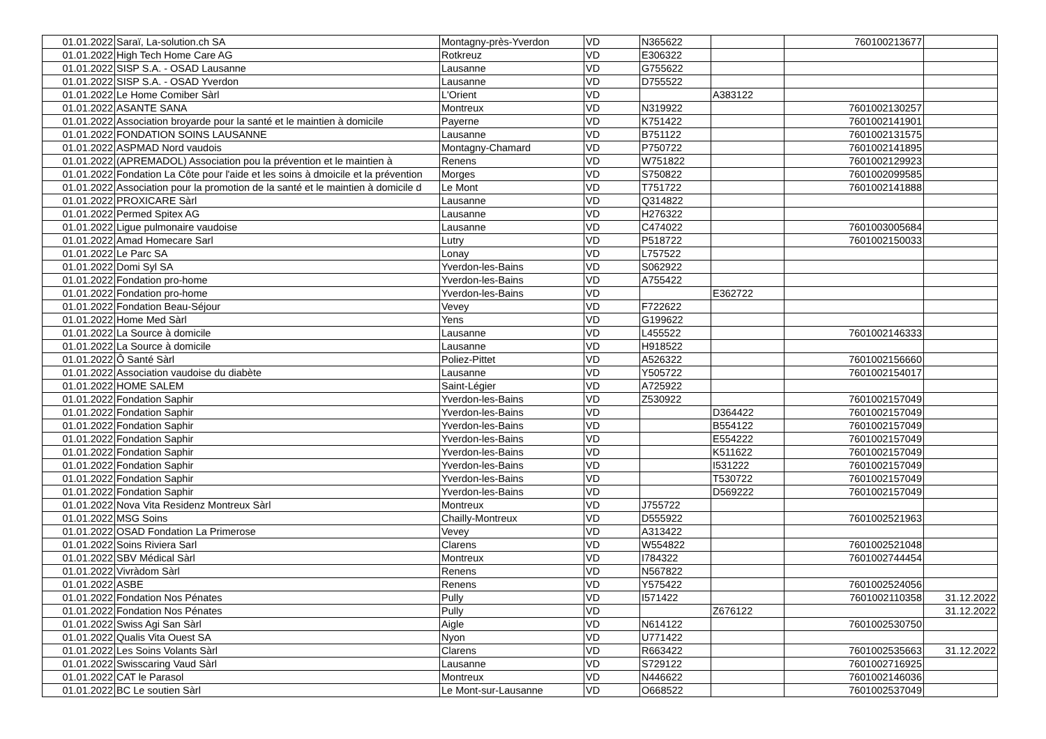| 01.01.2022 | Saraï, La-solution.ch SA | Montagny-près-Yverdon | VD | N365622 | | 760100213677 | |
| 01.01.2022 | High Tech Home Care AG | Rotkreuz | VD | E306322 | | | |
| 01.01.2022 | SISP S.A. - OSAD Lausanne | Lausanne | VD | G755622 | | | |
| 01.01.2022 | SISP S.A. - OSAD Yverdon | Lausanne | VD | D755522 | | | |
| 01.01.2022 | Le Home Comiber Sàrl | L'Orient | VD | | A383122 | | |
| 01.01.2022 | ASANTE SANA | Montreux | VD | N319922 | | 7601002130257 | |
| 01.01.2022 | Association broyarde pour la santé et le maintien à domicile | Payerne | VD | K751422 | | 7601002141901 | |
| 01.01.2022 | FONDATION SOINS LAUSANNE | Lausanne | VD | B751122 | | 7601002131575 | |
| 01.01.2022 | ASPMAD Nord vaudois | Montagny-Chamard | VD | P750722 | | 7601002141895 | |
| 01.01.2022 | (APREMADOL) Association pou la prévention et le maintien à | Renens | VD | W751822 | | 7601002129923 | |
| 01.01.2022 | Fondation La Côte pour l'aide et les soins à dmoicile et la prévention | Morges | VD | S750822 | | 7601002099585 | |
| 01.01.2022 | Association pour la promotion de la santé et le maintien à domicile d | Le Mont | VD | T751722 | | 7601002141888 | |
| 01.01.2022 | PROXICARE Sàrl | Lausanne | VD | Q314822 | | | |
| 01.01.2022 | Permed Spitex AG | Lausanne | VD | H276322 | | | |
| 01.01.2022 | Ligue pulmonaire vaudoise | Lausanne | VD | C474022 | | 7601003005684 | |
| 01.01.2022 | Amad Homecare Sarl | Lutry | VD | P518722 | | 7601002150033 | |
| 01.01.2022 | Le Parc SA | Lonay | VD | L757522 | | | |
| 01.01.2022 | Domi Syl SA | Yverdon-les-Bains | VD | S062922 | | | |
| 01.01.2022 | Fondation pro-home | Yverdon-les-Bains | VD | A755422 | | | |
| 01.01.2022 | Fondation pro-home | Yverdon-les-Bains | VD | | E362722 | | |
| 01.01.2022 | Fondation Beau-Séjour | Vevey | VD | F722622 | | | |
| 01.01.2022 | Home Med Sàrl | Yens | VD | G199622 | | | |
| 01.01.2022 | La Source à domicile | Lausanne | VD | L455522 | | 7601002146333 | |
| 01.01.2022 | La Source à domicile | Lausanne | VD | H918522 | | | |
| 01.01.2022 | Ô Santé Sàrl | Poliez-Pittet | VD | A526322 | | 7601002156660 | |
| 01.01.2022 | Association vaudoise du diabète | Lausanne | VD | Y505722 | | 7601002154017 | |
| 01.01.2022 | HOME SALEM | Saint-Légier | VD | A725922 | | | |
| 01.01.2022 | Fondation Saphir | Yverdon-les-Bains | VD | Z530922 | | 7601002157049 | |
| 01.01.2022 | Fondation Saphir | Yverdon-les-Bains | VD | | D364422 | 7601002157049 | |
| 01.01.2022 | Fondation Saphir | Yverdon-les-Bains | VD | | B554122 | 7601002157049 | |
| 01.01.2022 | Fondation Saphir | Yverdon-les-Bains | VD | | E554222 | 7601002157049 | |
| 01.01.2022 | Fondation Saphir | Yverdon-les-Bains | VD | | K511622 | 7601002157049 | |
| 01.01.2022 | Fondation Saphir | Yverdon-les-Bains | VD | | I531222 | 7601002157049 | |
| 01.01.2022 | Fondation Saphir | Yverdon-les-Bains | VD | | T530722 | 7601002157049 | |
| 01.01.2022 | Fondation Saphir | Yverdon-les-Bains | VD | | D569222 | 7601002157049 | |
| 01.01.2022 | Nova Vita Residenz Montreux Sàrl | Montreux | VD | J755722 | | | |
| 01.01.2022 | MSG Soins | Chailly-Montreux | VD | D555922 | | 7601002521963 | |
| 01.01.2022 | OSAD Fondation La Primerose | Vevey | VD | A313422 | | | |
| 01.01.2022 | Soins Riviera Sarl | Clarens | VD | W554822 | | 7601002521048 | |
| 01.01.2022 | SBV Médical Sàrl | Montreux | VD | I784322 | | 7601002744454 | |
| 01.01.2022 | Vivràdom Sàrl | Renens | VD | N567822 | | | |
| 01.01.2022 | ASBE | Renens | VD | Y575422 | | 7601002524056 | |
| 01.01.2022 | Fondation Nos Pénates | Pully | VD | I571422 | | 7601002110358 | 31.12.2022 |
| 01.01.2022 | Fondation Nos Pénates | Pully | VD | | Z676122 | | 31.12.2022 |
| 01.01.2022 | Swiss Agi San Sàrl | Aigle | VD | N614122 | | 7601002530750 | |
| 01.01.2022 | Qualis Vita Ouest SA | Nyon | VD | U771422 | | | |
| 01.01.2022 | Les Soins Volants Sàrl | Clarens | VD | R663422 | | 7601002535663 | 31.12.2022 |
| 01.01.2022 | Swisscaring Vaud Sàrl | Lausanne | VD | S729122 | | 7601002716925 | |
| 01.01.2022 | CAT le Parasol | Montreux | VD | N446622 | | 7601002146036 | |
| 01.01.2022 | BC Le soutien Sàrl | Le Mont-sur-Lausanne | VD | O668522 | | 7601002537049 | |